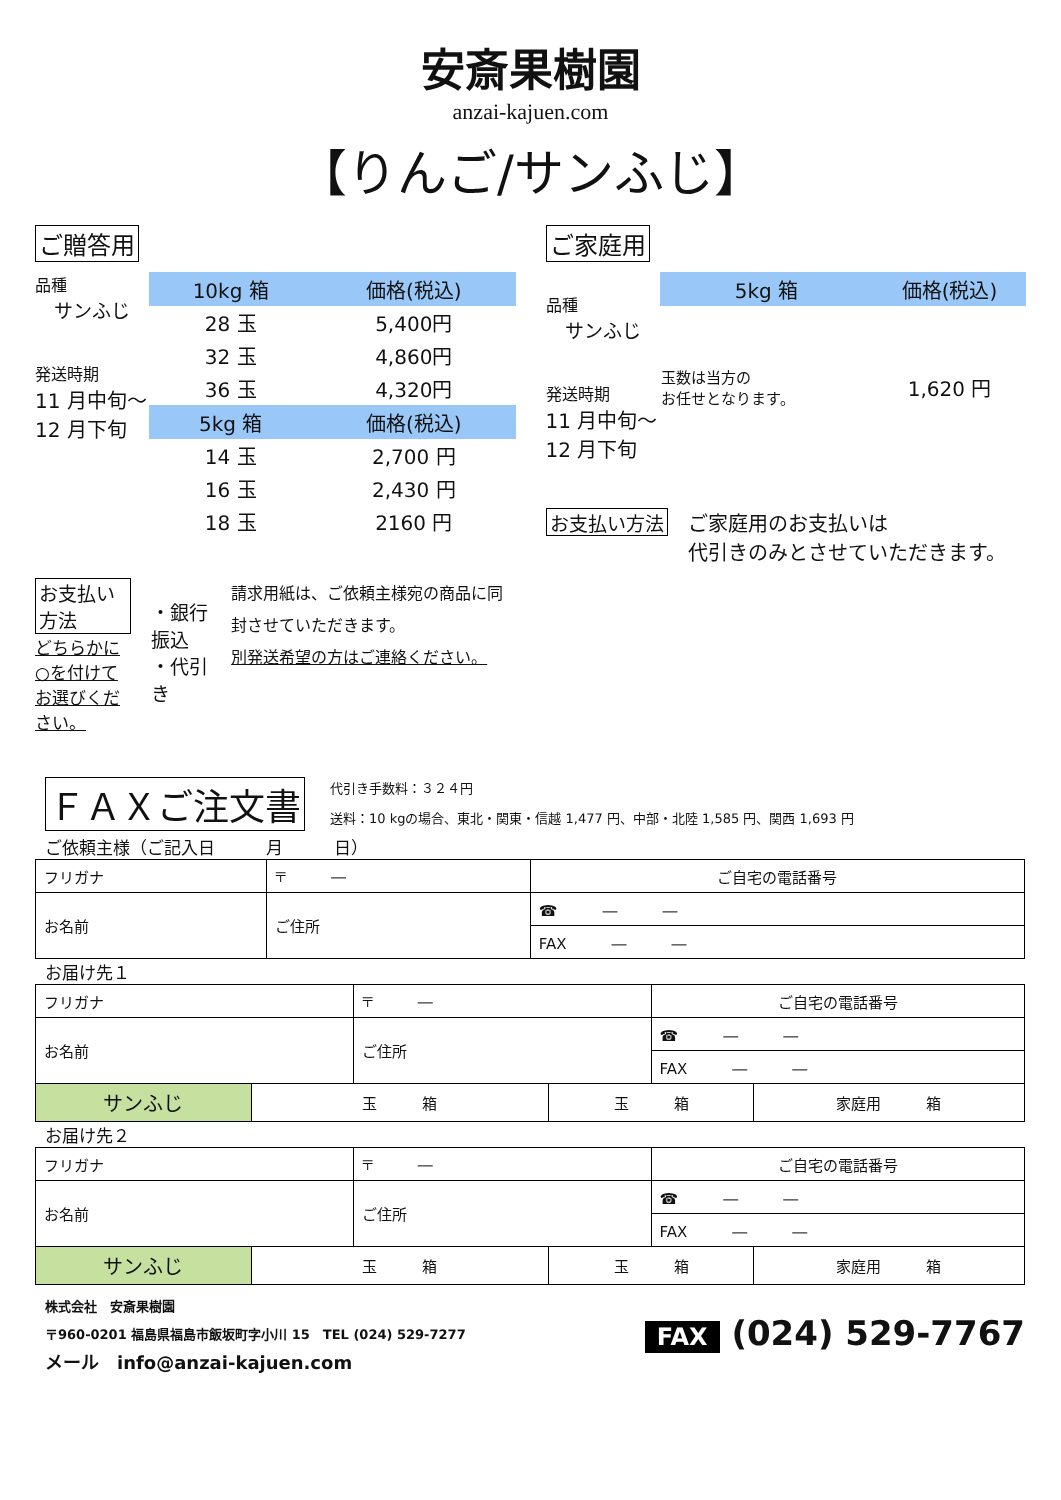安斎果樹園
anzai-kajuen.com
【りんご/サンふじ】
ご贈答用
品種
　サンふじ
発送時期
11 月中旬～
12 月下旬
| 10kg 箱 | 価格(税込) |
| --- | --- |
| 28 玉 | 5,400円 |
| 32 玉 | 4,860円 |
| 36 玉 | 4,320円 |
| 5kg 箱 | 価格(税込) |
| 14 玉 | 2,700 円 |
| 16 玉 | 2,430 円 |
| 18 玉 | 2160 円 |
お支払い方法
どちらかに○を付けてお選びください。
・銀行振込
・代引き
請求用紙は、ご依頼主様宛の商品に同封させていただきます。
別発送希望の方はご連絡ください。
ご家庭用
品種
　サンふじ
発送時期
11 月中旬～
12 月下旬
| 5kg 箱 | 価格(税込) |
| --- | --- |
| 玉数は当方の お任せとなります。 | 1,620 円 |
お支払い方法
ご家庭用のお支払いは
代引きのみとさせていただきます。
ＦＡＸご注文書
代引き手数料：３２４円
送料：10 kgの場合、東北・関東・信越 1,477 円、中部・北陸 1,585 円、関西 1,693 円
ご依頼主様（ご記入日　　　月　　　日）
| フリガナ | 〒 ― | ご自宅の電話番号 |
| お名前 | ご住所 | ☎ ― ― |
| | | FAX ― ― |
お届け先１
| フリガナ | | 〒 ― | | ご自宅の電話番号 | |
| お名前 | | ご住所 | | ☎ ― ― | |
| | | | | FAX ― ― | |
| サンふじ | 玉 箱 | | 玉 箱 | | 家庭用 箱 |
お届け先２
| フリガナ | | 〒 ― | | ご自宅の電話番号 | |
| お名前 | | ご住所 | | ☎ ― ― | |
| | | | | FAX ― ― | |
| サンふじ | 玉 箱 | | 玉 箱 | | 家庭用 箱 |
株式会社　安斎果樹園
〒960-0201 福島県福島市飯坂町字小川 15　TEL (024) 529-7277
メール　info@anzai-kajuen.com
FAX (024) 529-7767